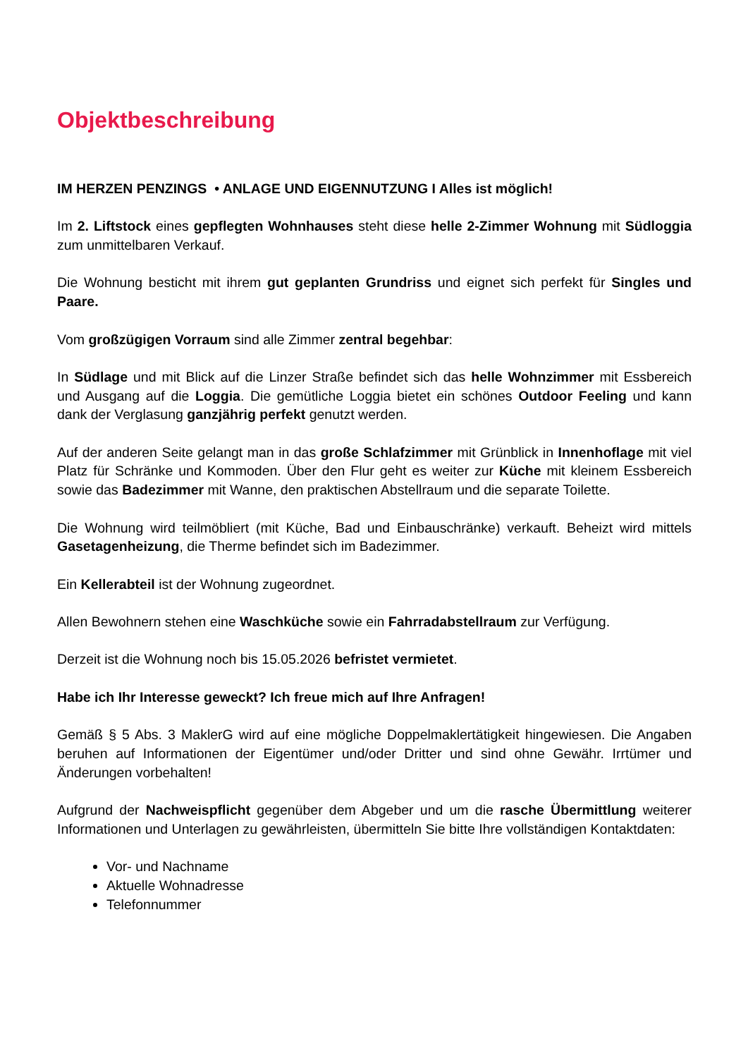Objektbeschreibung
IM HERZEN PENZINGS • ANLAGE UND EIGENNUTZUNG I Alles ist möglich!
Im 2. Liftstock eines gepflegten Wohnhauses steht diese helle 2-Zimmer Wohnung mit Südloggia zum unmittelbaren Verkauf.
Die Wohnung besticht mit ihrem gut geplanten Grundriss und eignet sich perfekt für Singles und Paare.
Vom großzügigen Vorraum sind alle Zimmer zentral begehbar:
In Südlage und mit Blick auf die Linzer Straße befindet sich das helle Wohnzimmer mit Essbereich und Ausgang auf die Loggia. Die gemütliche Loggia bietet ein schönes Outdoor Feeling und kann dank der Verglasung ganzjährig perfekt genutzt werden.
Auf der anderen Seite gelangt man in das große Schlafzimmer mit Grünblick in Innenhoflage mit viel Platz für Schränke und Kommoden. Über den Flur geht es weiter zur Küche mit kleinem Essbereich sowie das Badezimmer mit Wanne, den praktischen Abstellraum und die separate Toilette.
Die Wohnung wird teilmöbliert (mit Küche, Bad und Einbauschränke) verkauft. Beheizt wird mittels Gasetagenheizung, die Therme befindet sich im Badezimmer.
Ein Kellerabteil ist der Wohnung zugeordnet.
Allen Bewohnern stehen eine Waschküche sowie ein Fahrradabstellraum zur Verfügung.
Derzeit ist die Wohnung noch bis 15.05.2026 befristet vermietet.
Habe ich Ihr Interesse geweckt? Ich freue mich auf Ihre Anfragen!
Gemäß § 5 Abs. 3 MaklerG wird auf eine mögliche Doppelmaklertätigkeit hingewiesen. Die Angaben beruhen auf Informationen der Eigentümer und/oder Dritter und sind ohne Gewähr. Irrtümer und Änderungen vorbehalten!
Aufgrund der Nachweispflicht gegenüber dem Abgeber und um die rasche Übermittlung weiterer Informationen und Unterlagen zu gewährleisten, übermitteln Sie bitte Ihre vollständigen Kontaktdaten:
Vor- und Nachname
Aktuelle Wohnadresse
Telefonnummer